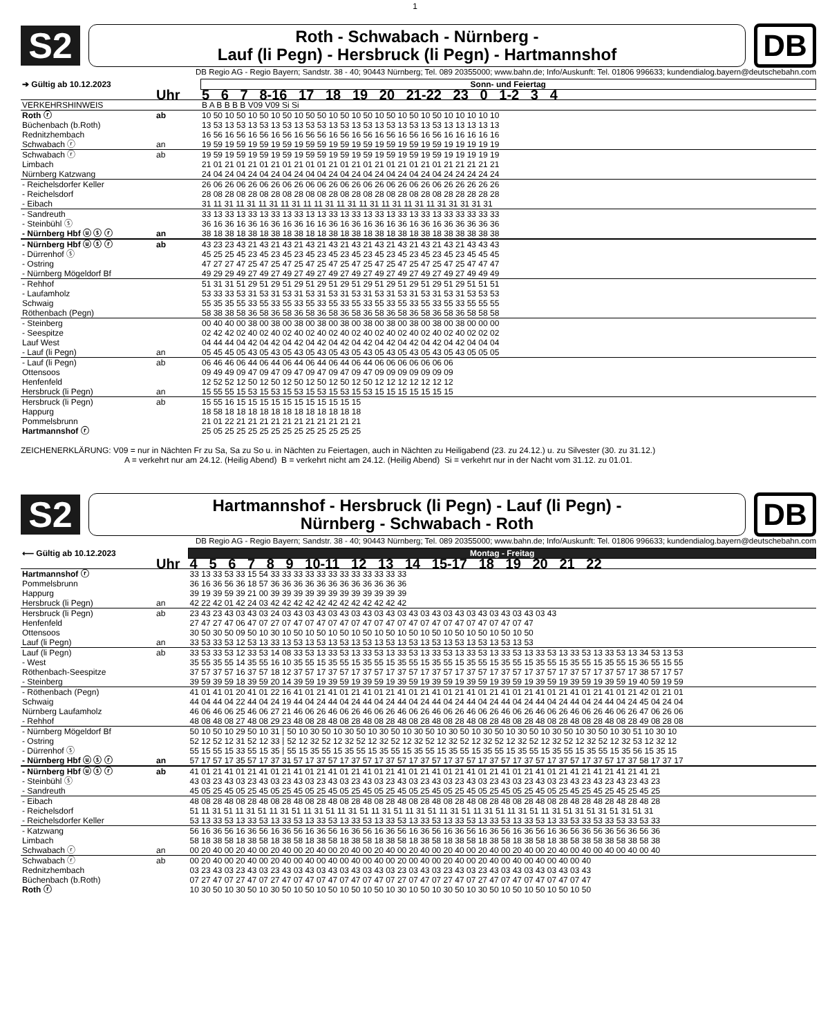1
S2
Roth - Schwabach - Nürnberg -
Lauf (li Pegn) - Hersbruck (li Pegn) - Hartmannshof
DB
DB Regio AG - Regio Bayern; Sandstr. 38 - 40; 90443 Nürnberg; Tel. 089 20355000; www.bahn.de; Info/Auskunft: Tel. 01806 996633; kundendialog.bayern@deutschebahn.com
| ➔ Gültig ab 10.12.2023 | | Sonn- und Feiertag |
| --- | --- | --- |
| | Uhr | 5 6 7 8-16 17 18 19 20 21-22 23 0 1-2 3 4 |
| VERKEHRSHINWEIS | | B A B B B B V09 V09 Si Si |
| Roth ⓡ | ab | 10 50 10 50 10 50 10 50 10 50 50 10 50 10 50 10 50 10 50 10 50 10 10 10 10 10 |
| Büchenbach (b.Roth) | | 13 53 13 53 13 53 13 53 13 53 53 13 53 13 53 13 53 13 53 13 53 13 13 13 13 13 |
| Rednitzhembach | | 16 56 16 56 16 56 16 56 16 56 56 16 56 16 56 16 56 16 56 16 56 16 16 16 16 16 |
| Schwabach ⓡ | an | 19 59 19 59 19 59 19 59 19 59 59 19 59 19 59 19 59 19 59 19 59 19 19 19 19 19 |
| Schwabach ⓡ | ab | 19 59 19 59 19 59 19 59 19 59 59 19 59 19 59 19 59 19 59 19 59 19 19 19 19 19 |
| Limbach | | 21 01 21 01 21 01 21 01 21 01 01 21 01 21 01 21 01 21 01 21 01 21 21 21 21 21 |
| Nürnberg Katzwang | | 24 04 24 04 24 04 24 04 24 04 04 24 04 24 04 24 04 24 04 24 04 24 24 24 24 24 |
| - Reichelsdorfer Keller | | 26 06 26 06 26 06 26 06 26 06 06 26 06 26 06 26 06 26 06 26 06 26 26 26 26 26 |
| - Reichelsdorf | | 28 08 28 08 28 08 28 08 28 08 08 28 08 28 08 28 08 28 08 28 08 28 28 28 28 28 |
| - Eibach | | 31 11 31 11 31 11 31 11 31 11 11 31 11 31 11 31 11 31 11 31 11 31 31 31 31 31 |
| - Sandreuth | | 33 13 33 13 33 13 33 13 33 13 13 33 13 33 13 33 13 33 13 33 13 33 33 33 33 33 |
| - Steinbühl ⓢ | | 36 16 36 16 36 16 36 16 36 16 16 36 16 36 16 36 16 36 16 36 16 36 36 36 36 36 |
| - Nürnberg Hbf ⓤ ⓢ ⓡ | an | 38 18 38 18 38 18 38 18 38 18 18 38 18 38 18 38 18 38 18 38 18 38 38 38 38 38 |
| - Nürnberg Hbf ⓤ ⓢ ⓡ | ab | 43 23 23 43 21 43 21 43 21 43 21 43 21 43 21 43 21 43 21 43 21 43 21 43 43 43 |
| - Dürrenhof ⓢ | | 45 25 25 45 23 45 23 45 23 45 23 45 23 45 23 45 23 45 23 45 23 45 23 45 45 45 |
| - Ostring | | 47 27 27 47 25 47 25 47 25 47 25 47 25 47 25 47 25 47 25 47 25 47 25 47 47 47 |
| - Nürnberg Mögeldorf Bf | | 49 29 29 49 27 49 27 49 27 49 27 49 27 49 27 49 27 49 27 49 27 49 27 49 49 49 |
| - Rehhof | | 51 31 31 51 29 51 29 51 29 51 29 51 29 51 29 51 29 51 29 51 29 51 29 51 51 51 |
| - Laufamholz | | 53 33 33 53 31 53 31 53 31 53 31 53 31 53 31 53 31 53 31 53 31 53 31 53 53 53 |
| Schwaig | | 55 35 35 55 33 55 33 55 33 55 33 55 33 55 33 55 33 55 33 55 33 55 33 55 55 55 |
| Röthenbach (Pegn) | | 58 38 38 58 36 58 36 58 36 58 36 58 36 58 36 58 36 58 36 58 36 58 36 58 58 58 |
| - Steinberg | | 00 40 40 00 38 00 38 00 38 00 38 00 38 00 38 00 38 00 38 00 38 00 38 00 00 00 |
| - Seespitze | | 02 42 42 02 40 02 40 02 40 02 40 02 40 02 40 02 40 02 40 02 40 02 40 02 02 02 |
| Lauf West | | 04 44 44 04 42 04 42 04 42 04 42 04 42 04 42 04 42 04 42 04 42 04 42 04 04 04 |
| - Lauf (li Pegn) | an | 05 45 45 05 43 05 43 05 43 05 43 05 43 05 43 05 43 05 43 05 43 05 43 05 05 05 |
| - Lauf (li Pegn) | ab | 06 46 46 06 44 06 44 06 44 06 44 06 44 06 44 06 06 06 06 06 06 06 |
| Ottensoos | | 09 49 49 09 47 09 47 09 47 09 47 09 47 09 47 09 09 09 09 09 09 09 |
| Henfenfeld | | 12 52 52 12 50 12 50 12 50 12 50 12 50 12 50 12 12 12 12 12 12 12 |
| Hersbruck (li Pegn) | an | 15 55 55 15 53 15 53 15 53 15 53 15 53 15 53 15 15 15 15 15 15 15 |
| Hersbruck (li Pegn) | ab | 15 55 16 15 15 15 15 15 15 15 15 15 15 15 |
| Happurg | | 18 58 18 18 18 18 18 18 18 18 18 18 18 18 |
| Pommelsbrunn | | 21 01 22 21 21 21 21 21 21 21 21 21 21 21 |
| Hartmannshof ⓡ | | 25 05 25 25 25 25 25 25 25 25 25 25 25 25 |
ZEICHENERKLÄRUNG: V09 = nur in Nächten Fr zu Sa, Sa zu So u. in Nächten zu Feiertagen, auch in Nächten zu Heiligabend (23. zu 24.12.) u. zu Silvester (30. zu 31.12.)
A = verkehrt nur am 24.12. (Heilig Abend) B = verkehrt nicht am 24.12. (Heilig Abend) Si = verkehrt nur in der Nacht vom 31.12. zu 01.01.
S2
Hartmannshof - Hersbruck (li Pegn) - Lauf (li Pegn) -
Nürnberg - Schwabach - Roth
DB
DB Regio AG - Regio Bayern; Sandstr. 38 - 40; 90443 Nürnberg; Tel. 089 20355000; www.bahn.de; Info/Auskunft: Tel. 01806 996633; kundendialog.bayern@deutschebahn.com
| ⟵ Gültig ab 10.12.2023 | | Montag - Freitag |
| --- | --- | --- |
| | Uhr | 4 5 6 7 8 9 10-11 12 13 14 15-17 18 19 20 21 22 |
| Hartmannshof ⓡ | | 33 13 33 53 33 15 54 33 33 33 33 33 33 33 33 33 33 33 33 |
| Pommelsbrunn | | 36 16 36 56 36 18 57 36 36 36 36 36 36 36 36 36 36 36 36 |
| Happurg | | 39 19 39 59 39 21 00 39 39 39 39 39 39 39 39 39 39 39 39 |
| Hersbruck (li Pegn) | an | 42 22 42 01 42 24 03 42 42 42 42 42 42 42 42 42 42 42 42 |
| Hersbruck (li Pegn) | ab | 23 43 23 43 03 43 03 24 03 43 03 43 03 43 03 43 03 43 03 43 03 43 03 43 03 43 03 43 03 43 03 43 |
| Henfenfeld | | 27 47 27 47 06 47 07 27 07 47 07 47 07 47 07 47 07 47 07 47 07 47 07 47 07 47 07 47 07 47 |
| Ottensoos | | 30 50 30 50 09 50 10 30 10 50 10 50 10 50 10 50 10 50 10 50 10 50 10 50 10 50 10 50 10 50 |
| Lauf (li Pegn) | an | 33 53 33 53 12 53 13 33 13 53 13 53 13 53 13 53 13 53 13 53 13 53 13 53 13 53 13 53 13 53 |
| Lauf (li Pegn) | ab | 33 53 33 53 12 33 53 14 08 33 53 13 33 53 13 33 53 13 33 53 13 33 53 13 33 53 13 33 53 13 33 53 13 33 53 13 33 53 13 34 53 13 53 |
| - West | | 35 55 35 55 14 35 55 16 10 35 55 15 35 55 15 35 55 15 35 55 15 35 55 15 35 55 15 35 55 15 35 55 15 35 55 15 35 55 15 36 55 15 55 |
| Röthenbach-Seespitze | | 37 57 37 57 16 37 57 18 12 37 57 17 37 57 17 37 57 17 37 57 17 37 57 17 37 57 17 37 57 17 37 57 17 37 57 17 37 57 17 38 57 17 57 |
| - Steinberg | | 39 59 39 59 18 39 59 20 14 39 59 19 39 59 19 39 59 19 39 59 19 39 59 19 39 59 19 39 59 19 39 59 19 39 59 19 39 59 19 40 59 19 59 |
| - Röthenbach (Pegn) | | 41 01 41 01 20 41 01 22 16 41 01 21 41 01 21 41 01 21 41 01 21 41 01 21 41 01 21 41 01 21 41 01 21 41 01 21 41 01 21 42 01 21 01 |
| Schwaig | | 44 04 44 04 22 44 04 24 19 44 04 24 44 04 24 44 04 24 44 04 24 44 04 24 44 04 24 44 04 24 44 04 24 44 04 24 44 04 24 45 04 24 04 |
| Nürnberg Laufamholz | | 46 06 46 06 25 46 06 27 21 46 06 26 46 06 26 46 06 26 46 06 26 46 06 26 46 06 26 46 06 26 46 06 26 46 06 26 46 06 26 47 06 26 06 |
| - Rehhof | | 48 08 48 08 27 48 08 29 23 48 08 28 48 08 28 48 08 28 48 08 28 48 08 28 48 08 28 48 08 28 48 08 28 48 08 28 48 08 28 49 08 28 08 |
| - Nürnberg Mögeldorf Bf | | 50 10 50 10 29 50 10 31 ⦚ 50 10 30 50 10 30 50 10 30 50 10 30 50 10 30 50 10 30 50 10 30 50 10 30 50 10 30 50 10 30 51 10 30 10 |
| - Ostring | | 52 12 52 12 31 52 12 33 ⦚ 52 12 32 52 12 32 52 12 32 52 12 32 52 12 32 52 12 32 52 12 32 52 12 32 52 12 32 52 12 32 53 12 32 12 |
| - Dürrenhof ⓢ | | 55 15 55 15 33 55 15 35 ⦚ 55 15 35 55 15 35 55 15 35 55 15 35 55 15 35 55 15 35 55 15 35 55 15 35 55 15 35 55 15 35 56 15 35 15 |
| - Nürnberg Hbf ⓤ ⓢ ⓡ | an | 57 17 57 17 35 57 17 37 31 57 17 37 57 17 37 57 17 37 57 17 37 57 17 37 57 17 37 57 17 37 57 17 37 57 17 37 57 17 37 58 17 37 17 |
| - Nürnberg Hbf ⓤ ⓢ ⓡ | ab | 41 01 21 41 01 21 41 01 21 41 01 21 41 01 21 41 01 21 41 01 21 41 01 21 41 01 21 41 01 21 41 01 21 41 21 41 21 41 21 41 21 |
| - Steinbühl ⓢ | | 43 03 23 43 03 23 43 03 23 43 03 23 43 03 23 43 03 23 43 03 23 43 03 23 43 03 23 43 03 23 43 03 23 43 23 43 23 43 23 43 23 |
| - Sandreuth | | 45 05 25 45 05 25 45 05 25 45 05 25 45 05 25 45 05 25 45 05 25 45 05 25 45 05 25 45 05 25 45 05 25 45 25 45 25 45 25 45 25 |
| - Eibach | | 48 08 28 48 08 28 48 08 28 48 08 28 48 08 28 48 08 28 48 08 28 48 08 28 48 08 28 48 08 28 48 08 28 48 28 48 28 48 28 48 28 |
| - Reichelsdorf | | 51 11 31 51 11 31 51 11 31 51 11 31 51 11 31 51 11 31 51 11 31 51 11 31 51 11 31 51 11 31 51 11 31 51 31 51 31 51 31 51 31 |
| - Reichelsdorfer Keller | | 53 13 33 53 13 33 53 13 33 53 13 33 53 13 33 53 13 33 53 13 33 53 13 33 53 13 33 53 13 33 53 13 33 53 33 53 33 53 33 53 33 |
| - Katzwang | | 56 16 36 56 16 36 56 16 36 56 16 36 56 16 36 56 16 36 56 16 36 56 16 36 56 16 36 56 16 36 56 16 36 56 36 56 36 56 36 56 36 |
| Limbach | | 58 18 38 58 18 38 58 18 38 58 18 38 58 18 38 58 18 38 58 18 38 58 18 38 58 18 38 58 18 38 58 18 38 58 38 58 38 58 38 58 38 |
| Schwabach ⓡ | an | 00 20 40 00 20 40 00 20 40 00 20 40 00 20 40 00 20 40 00 20 40 00 20 40 00 20 40 00 20 40 00 20 40 00 40 00 40 00 40 00 40 |
| Schwabach ⓡ | ab | 00 20 40 00 20 40 00 20 40 00 40 00 40 00 40 00 40 00 20 00 40 00 20 40 00 20 40 00 40 00 40 00 40 00 40 |
| Rednitzhembach | | 03 23 43 03 23 43 03 23 43 03 43 03 43 03 43 03 43 03 23 03 43 03 23 43 03 23 43 03 43 03 43 03 43 03 43 |
| Büchenbach (b.Roth) | | 07 27 47 07 27 47 07 27 47 07 47 07 47 07 47 07 47 07 27 07 47 07 27 47 07 27 47 07 47 07 47 07 47 07 47 |
| Roth ⓡ | | 10 30 50 10 30 50 10 30 50 10 50 10 50 10 50 10 50 10 30 10 50 10 30 50 10 30 50 10 50 10 50 10 50 10 50 |